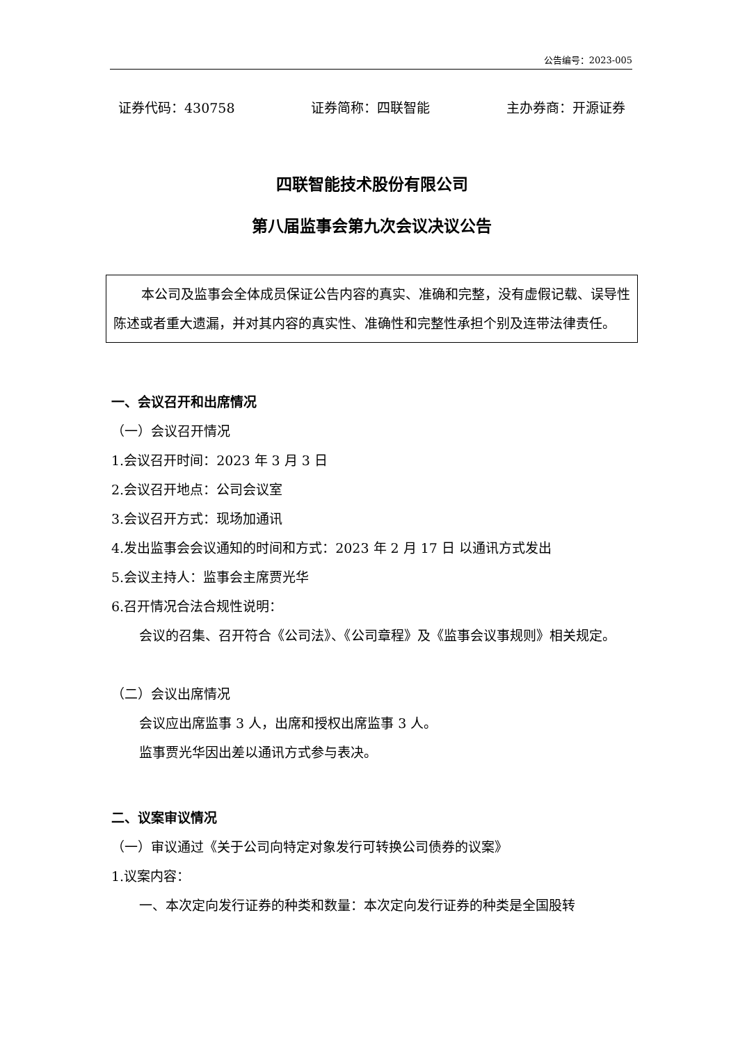公告编号：2023-005
证券代码：430758 证券简称：四联智能 主办券商：开源证券
四联智能技术股份有限公司
第八届监事会第九次会议决议公告
本公司及监事会全体成员保证公告内容的真实、准确和完整，没有虚假记载、误导性陈述或者重大遗漏，并对其内容的真实性、准确性和完整性承担个别及连带法律责任。
一、会议召开和出席情况
（一）会议召开情况
1.会议召开时间：2023 年 3 月 3 日
2.会议召开地点：公司会议室
3.会议召开方式：现场加通讯
4.发出监事会会议通知的时间和方式：2023 年 2 月 17 日 以通讯方式发出
5.会议主持人：监事会主席贾光华
6.召开情况合法合规性说明：
会议的召集、召开符合《公司法》、《公司章程》及《监事会议事规则》相关规定。
（二）会议出席情况
会议应出席监事 3 人，出席和授权出席监事 3 人。
监事贾光华因出差以通讯方式参与表决。
二、议案审议情况
（一）审议通过《关于公司向特定对象发行可转换公司债券的议案》
1.议案内容：
一、本次定向发行证券的种类和数量：本次定向发行证券的种类是全国股转